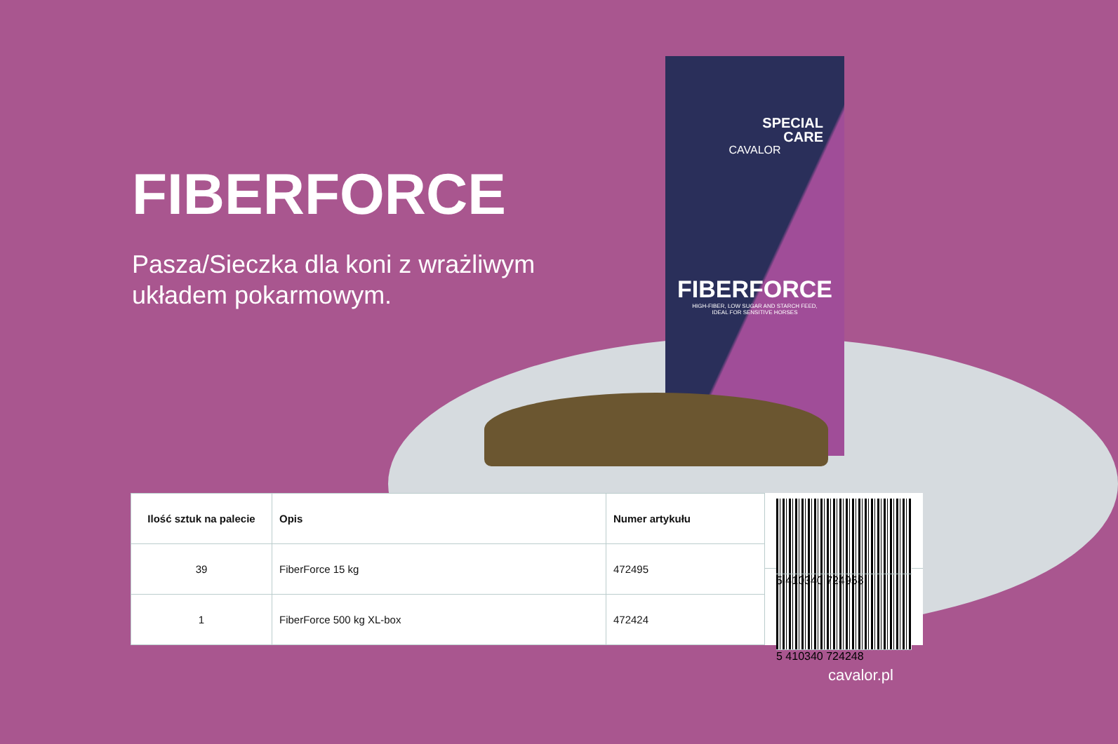FIBERFORCE
Pasza/Sieczka dla koni z wrażliwym układem pokarmowym.
SPECIAL
CARE
CAVALOR
FIBERFORCE
HIGH-FIBER, LOW SUGAR AND STARCH FEED,
IDEAL FOR SENSITIVE HORSES
| Ilość sztuk na palecie | Opis | Numer artykułu |
| --- | --- | --- |
| 39 | FiberForce 15 kg | 472495 |
| 1 | FiberForce 500 kg XL-box | 472424 |
5 410340 724958
5 410340 724248
cavalor.pl